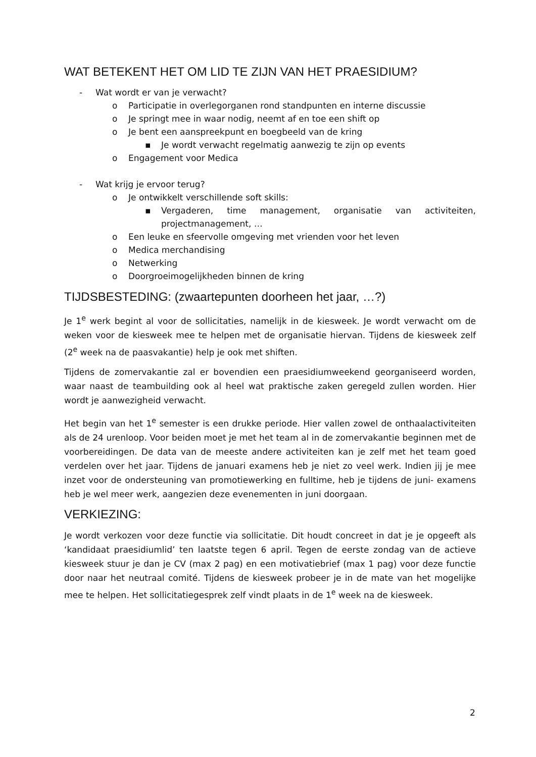WAT BETEKENT HET OM LID TE ZIJN VAN HET PRAESIDIUM?
- Wat wordt er van je verwacht?
o Participatie in overlegorganen rond standpunten en interne discussie
o Je springt mee in waar nodig, neemt af en toe een shift op
o Je bent een aanspreekpunt en boegbeeld van de kring
▪ Je wordt verwacht regelmatig aanwezig te zijn op events
o Engagement voor Medica
- Wat krijg je ervoor terug?
o Je ontwikkelt verschillende soft skills:
▪ Vergaderen, time management, organisatie van activiteiten, projectmanagement, …
o Een leuke en sfeervolle omgeving met vrienden voor het leven
o Medica merchandising
o Netwerking
o Doorgroeimogelijkheden binnen de kring
TIJDSBESTEDING: (zwaartepunten doorheen het jaar, …?)
Je 1<sup>e</sup> werk begint al voor de sollicitaties, namelijk in de kiesweek. Je wordt verwacht om de weken voor de kiesweek mee te helpen met de organisatie hiervan. Tijdens de kiesweek zelf (2<sup>e</sup> week na de paasvakantie) help je ook met shiften.
Tijdens de zomervakantie zal er bovendien een praesidiumweekend georganiseerd worden, waar naast de teambuilding ook al heel wat praktische zaken geregeld zullen worden. Hier wordt je aanwezigheid verwacht.
Het begin van het 1<sup>e</sup> semester is een drukke periode. Hier vallen zowel de onthaalactiviteiten als de 24 urenloop. Voor beiden moet je met het team al in de zomervakantie beginnen met de voorbereidingen. De data van de meeste andere activiteiten kan je zelf met het team goed verdelen over het jaar. Tijdens de januari examens heb je niet zo veel werk. Indien jij je mee inzet voor de ondersteuning van promotiewerking en fulltime, heb je tijdens de juni- examens heb je wel meer werk, aangezien deze evenementen in juni doorgaan.
VERKIEZING:
Je wordt verkozen voor deze functie via sollicitatie. Dit houdt concreet in dat je je opgeeft als ‘kandidaat praesidiumlid’ ten laatste tegen 6 april. Tegen de eerste zondag van de actieve kiesweek stuur je dan je CV (max 2 pag) en een motivatiebrief (max 1 pag) voor deze functie door naar het neutraal comité. Tijdens de kiesweek probeer je in de mate van het mogelijke mee te helpen. Het sollicitatiegesprek zelf vindt plaats in de 1<sup>e</sup> week na de kiesweek.
2